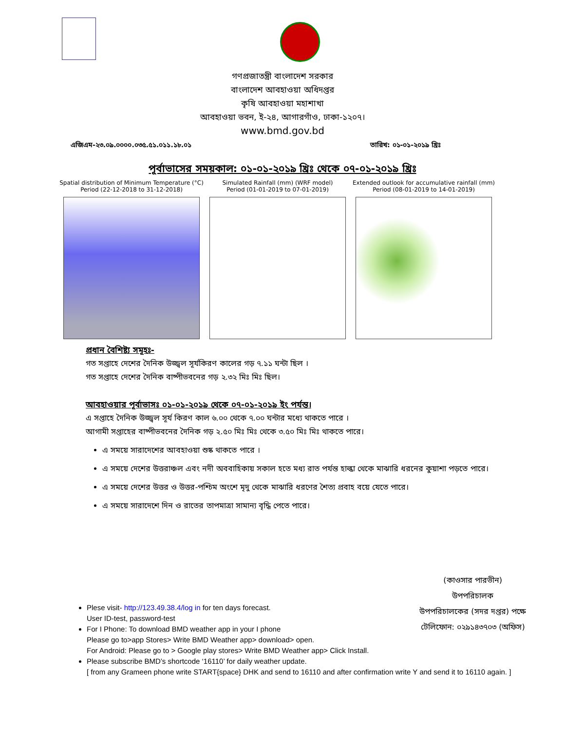গণপ্রজাতন্ত্রী বাংলাদেশ সরকার
বাংলাদেশ আবহাওয়া অধিদপ্তর
কৃষি আবহাওয়া মহাশাখা
আবহাওয়া ভবন, ই-২৪, আগারগাঁও, ঢাকা-১২০৭।
www.bmd.gov.bd
এজিএম-২৩.০৯.০০০০.০৩৫.৫১.০১১.১৮.০১ তারিখ: ০১-০১-২০১৯ খ্রিঃ
পূর্বাভাসের সময়কাল: ০১-০১-২০১৯ খ্রিঃ থেকে ০৭-০১-২০১৯ খ্রিঃ
Spatial distribution of Minimum Temperature (°C)
Period (22-12-2018 to 31-12-2018)
Simulated Rainfall (mm) (WRF model)
Period (01-01-2019 to 07-01-2019)
Extended outlook for accumulative rainfall (mm)
Period (08-01-2019 to 14-01-2019)
প্রধান বৈশিষ্ট্য সমূহঃ-
গত সপ্তাহে দেশের দৈনিক উজ্জ্বল সূর্যকিরণ কালের গড় ৭.১১ ঘন্টা ছিল ।
গত সপ্তাহে দেশের দৈনিক বাষ্পীভবনের গড় ২.৩২ মিঃ মিঃ ছিল।
আবহাওয়ার পূর্বাভাসঃ ০১-০১-২০১৯ থেকে ০৭-০১-২০১৯ ইং পর্যন্ত।
এ সপ্তাহে দৈনিক উজ্জ্বল সূর্য কিরণ কাল ৬.০০ থেকে ৭.০০ ঘন্টার মধ্যে থাকতে পারে ।
আগামী সপ্তাহের বাষ্পীভবনের দৈনিক গড় ২.৫০ মিঃ মিঃ থেকে ৩.৫০ মিঃ মিঃ থাকতে পারে।
এ সময়ে সারাদেশের আবহাওয়া শুষ্ক থাকতে পারে ।
এ সময়ে দেশের উত্তরাঞ্চল এবং নদী অববাহিকায় সকাল হতে মধ্য রাত পর্যন্ত হাল্কা থেকে মাঝারি ধরনের কুয়াশা পড়তে পারে।
এ সময়ে দেশের উত্তর ও উত্তর-পশ্চিম অংশে মৃদু থেকে মাঝারি ধরণের শৈত্য প্রবাহ বয়ে যেতে পারে।
এ সময়ে সারাদেশে দিন ও রাতের তাপমাত্রা সামান্য বৃদ্ধি পেতে পারে।
(কাওসার পারভীন)
উপপরিচালক
উপপরিচালকের (সদর দপ্তর) পক্ষে
টেলিফোন: ০২৯১৪৩৭০৩ (অফিস)
Plese visit- http://123.49.38.4/log in for ten days forecast.
User ID-test, password-test
For I Phone: To download BMD weather app in your I phone
Please go to>app Stores> Write BMD Weather app> download> open.
For Android: Please go to > Google play stores> Write BMD Weather app> Click Install.
Please subscribe BMD’s shortcode ‘16110’ for daily weather update.
[ from any Grameen phone write START{space} DHK and send to 16110 and after confirmation write Y and send it to 16110 again. ]